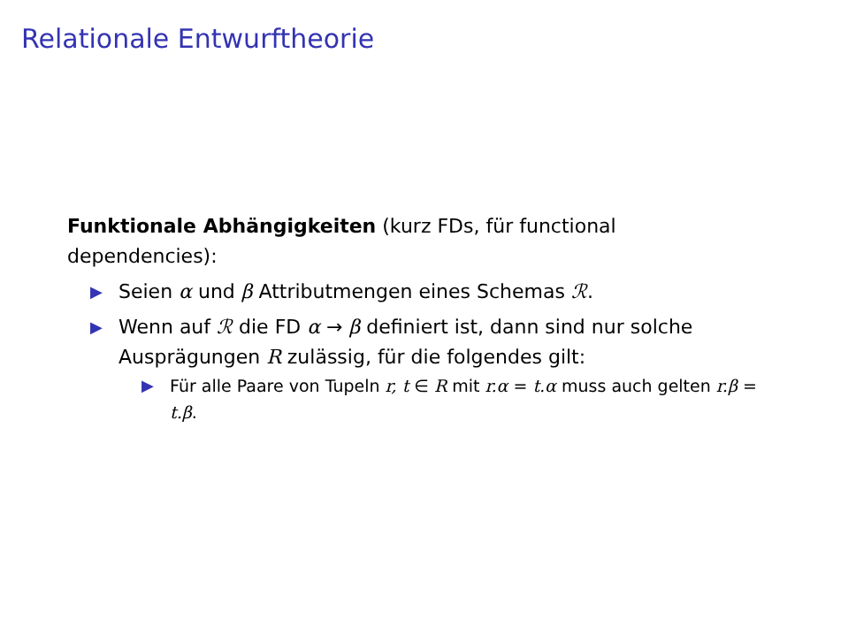Relationale Entwurftheorie
Funktionale Abhängigkeiten (kurz FDs, für functional dependencies):
▶ Seien α und β Attributmengen eines Schemas ℛ.
▶ Wenn auf ℛ die FD α → β definiert ist, dann sind nur solche Ausprägungen R zulässig, für die folgendes gilt:
▶ Für alle Paare von Tupeln r, t ∈ R mit r.α = t.α muss auch gelten r.β = t.β.